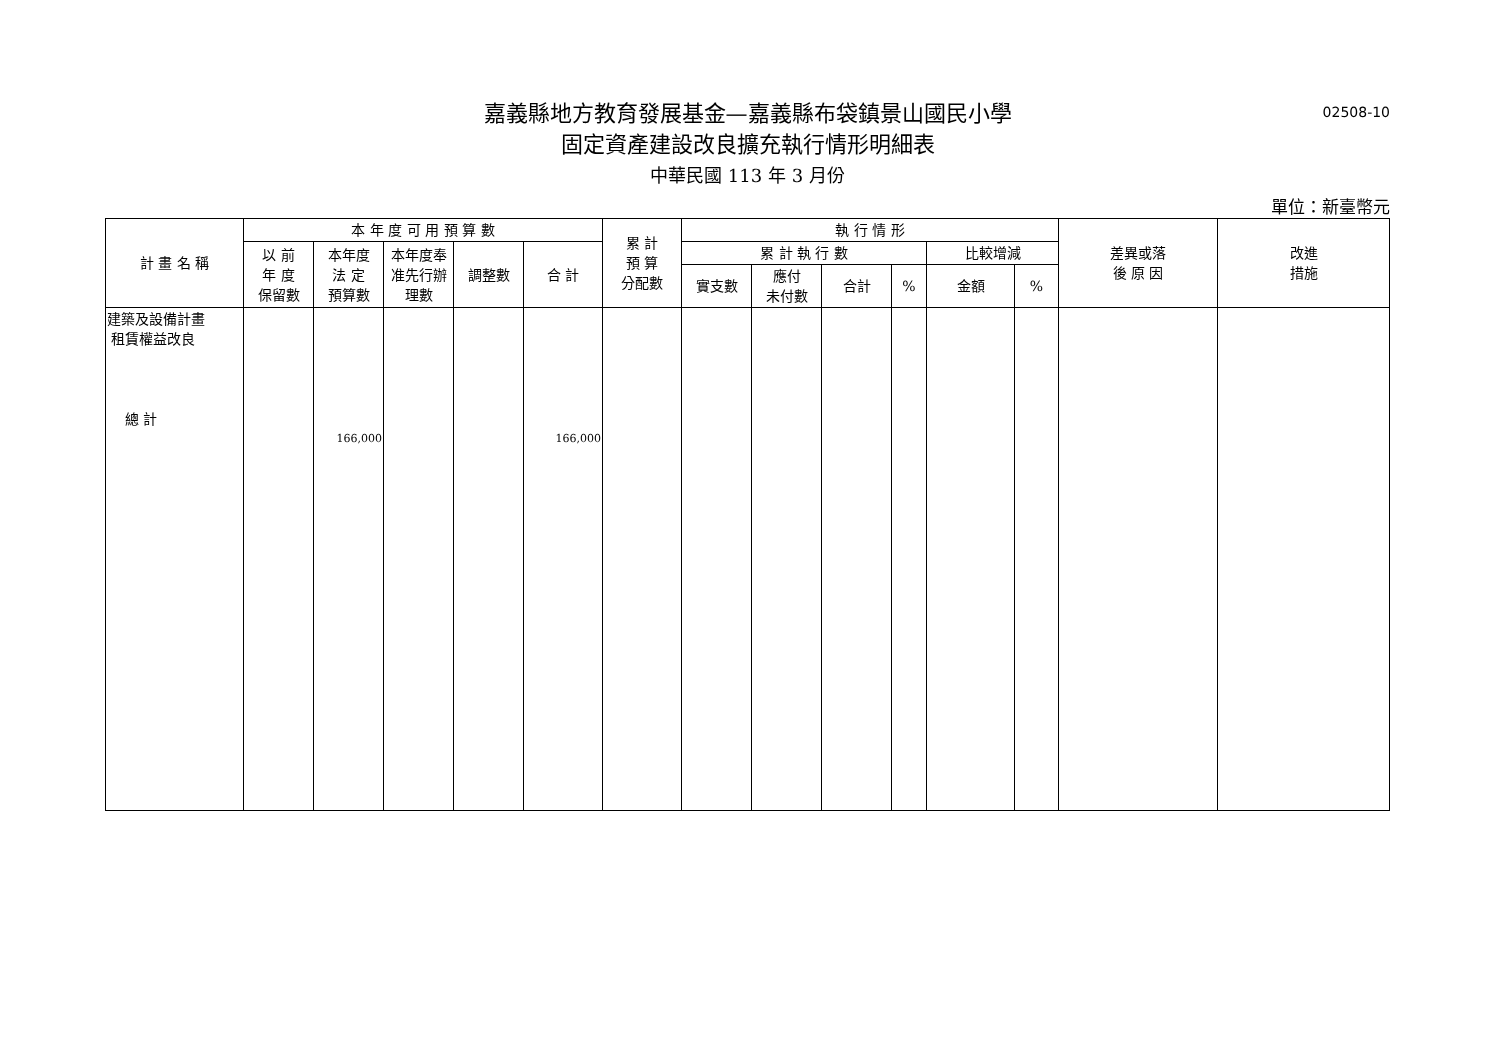嘉義縣地方教育發展基金—嘉義縣布袋鎮景山國民小學
02508-10
固定資產建設改良擴充執行情形明細表
中華民國 113 年 3 月份
單位：新臺幣元
| 計 畫 名 稱 | 本 年 度 可 用 預 算 數 | | | | | 累 計 預 算 分配數 | 執 行 情 形 | | | | | | 差異或落 後 原 因 | 改進 措施 |
| --- | --- | --- | --- | --- | --- | --- | --- | --- | --- | --- | --- | --- | --- | --- |
| | 以 前 年 度 保留數 | 本年度 法 定 預算數 | 本年度奉 准先行辦 理數 | 調整數 | 合 計 | | 累 計 執 行 數 | | | | 比較增減 | | | |
| | | | | | | | 實支數 | 應付 未付數 | 合計 | % | 金額 | % | | |
| 建築及設備計畫 租賃權益改良 總 計 | | 166,000 | | | 166,000 | | | | | | | | | |